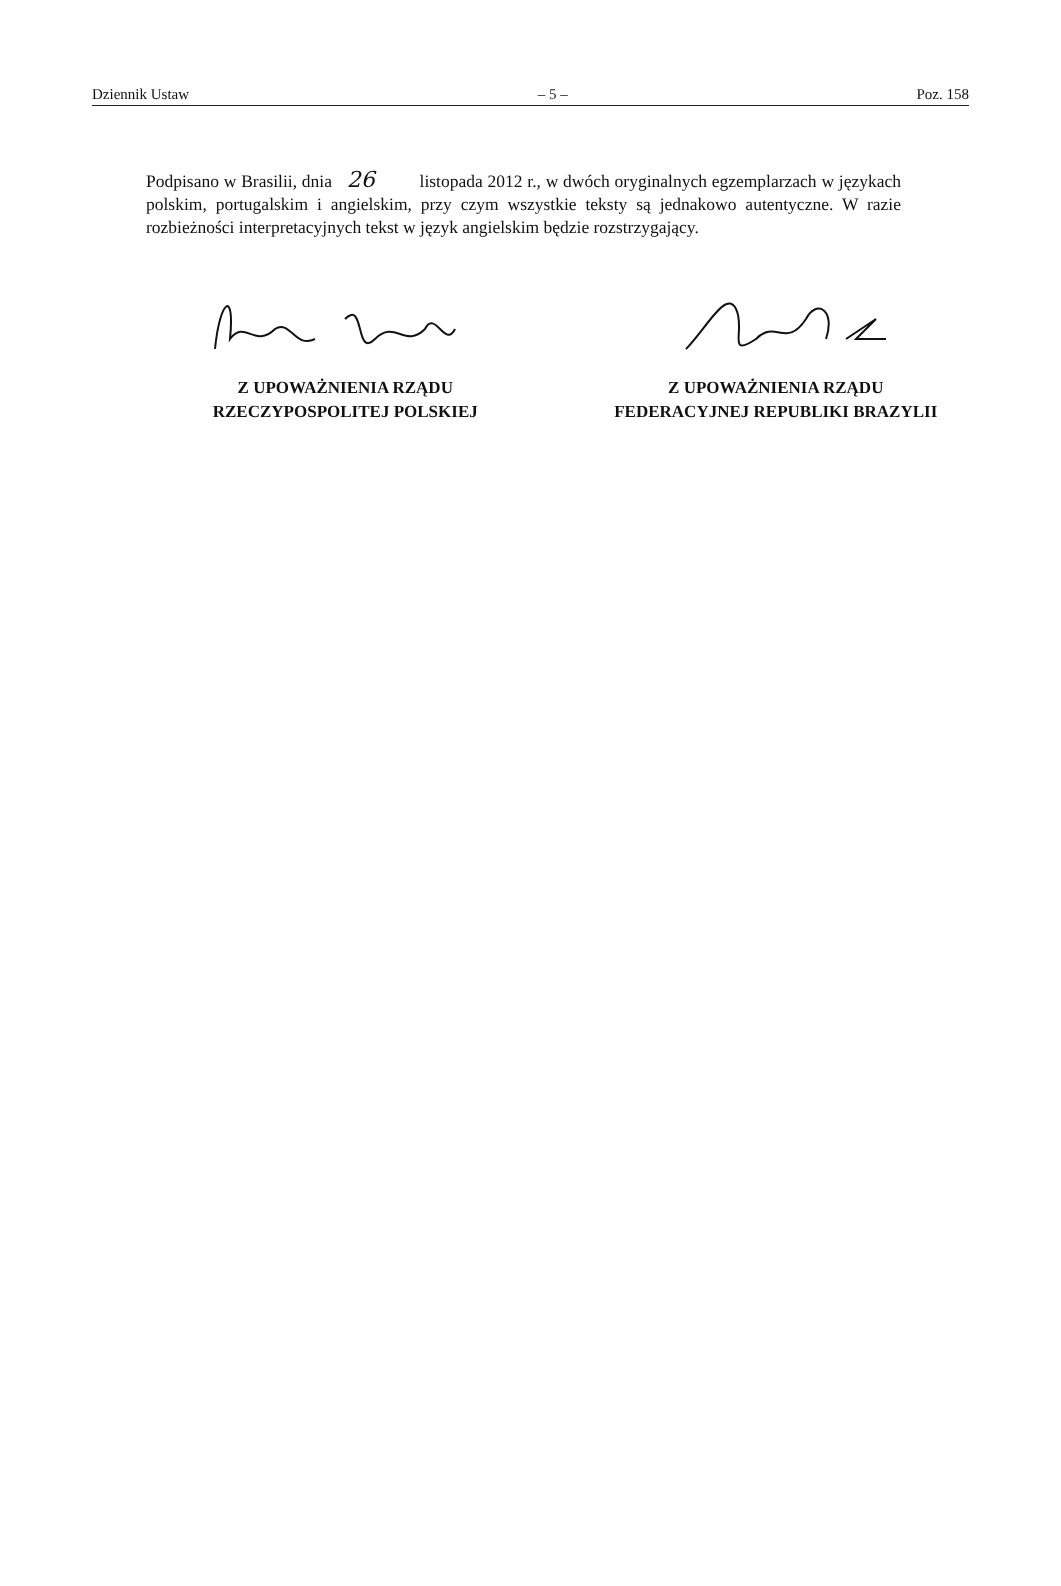Dziennik Ustaw – 5 – Poz. 158
Podpisano w Brasilii, dnia 26 listopada 2012 r., w dwóch oryginalnych egzemplarzach w językach polskim, portugalskim i angielskim, przy czym wszystkie teksty są jednakowo autentyczne. W razie rozbieżności interpretacyjnych tekst w język angielskim będzie rozstrzygający.
Z UPOWAŻNIENIA RZĄDU
RZECZYPOSPOLITEJ POLSKIEJ
Z UPOWAŻNIENIA RZĄDU
FEDERACYJNEJ REPUBLIKI BRAZYLII